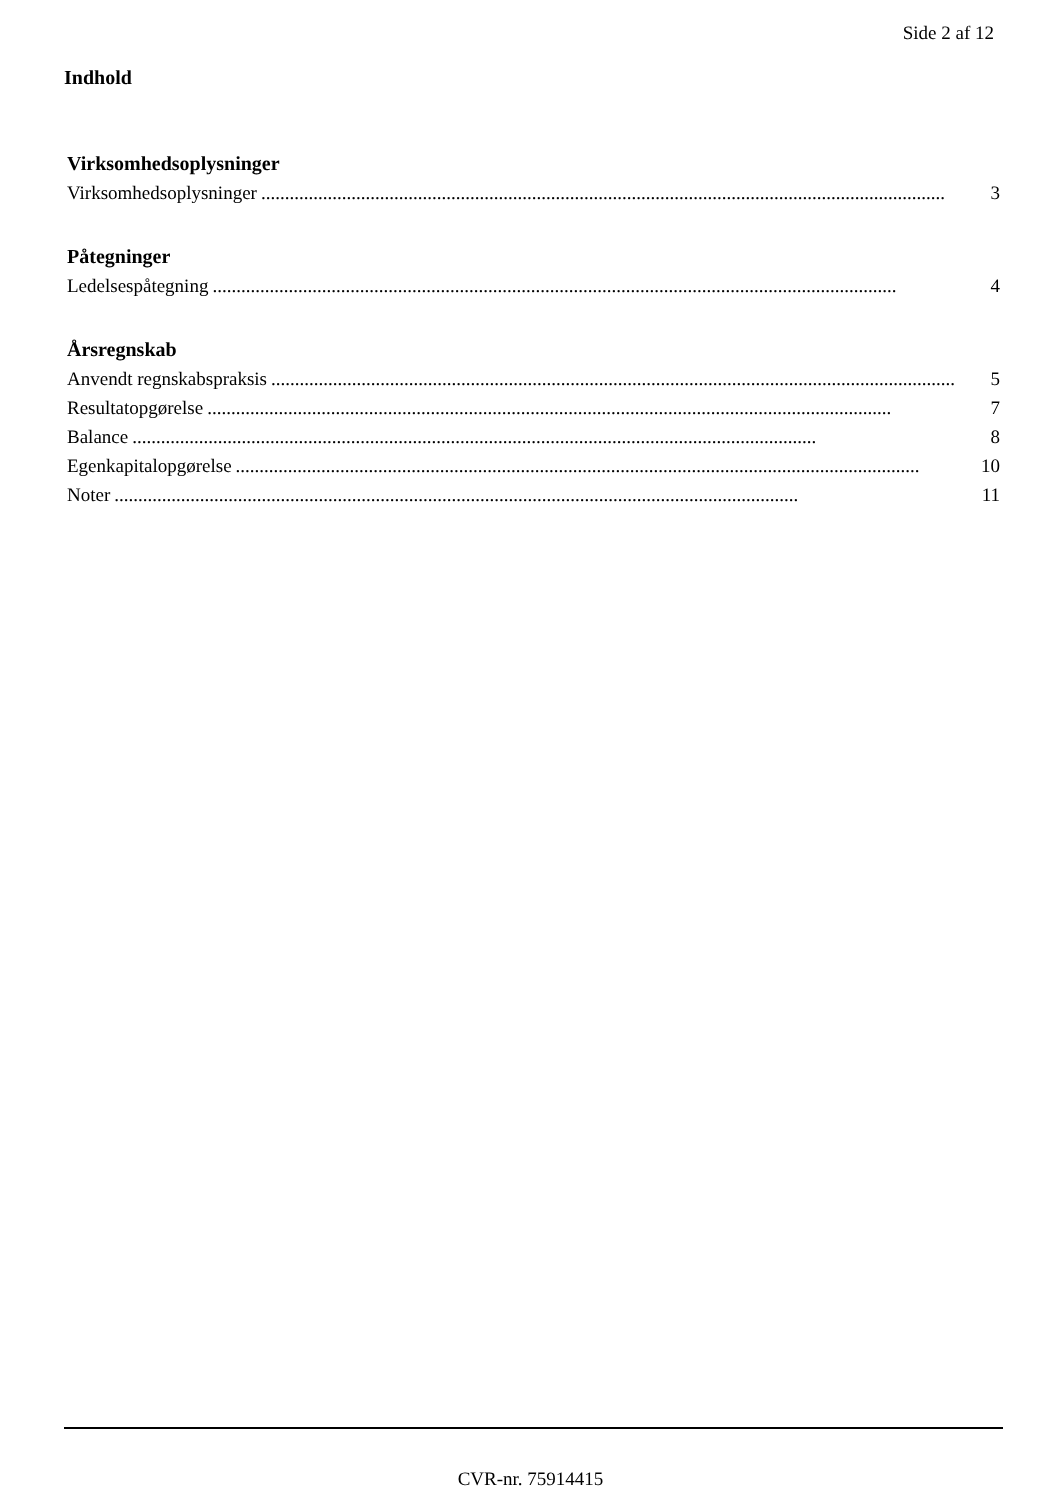Side 2 af 12
Indhold
Virksomhedsoplysninger
Virksomhedsoplysninger................................................................................................................................................ 3
Påtegninger
Ledelsespåtegning................................................................................................................................................ 4
Årsregnskab
Anvendt regnskabspraksis................................................................................................................................................ 5
Resultatopgørelse................................................................................................................................................ 7
Balance................................................................................................................................................ 8
Egenkapitalopgørelse................................................................................................................................................ 10
Noter................................................................................................................................................ 11
CVR-nr. 75914415